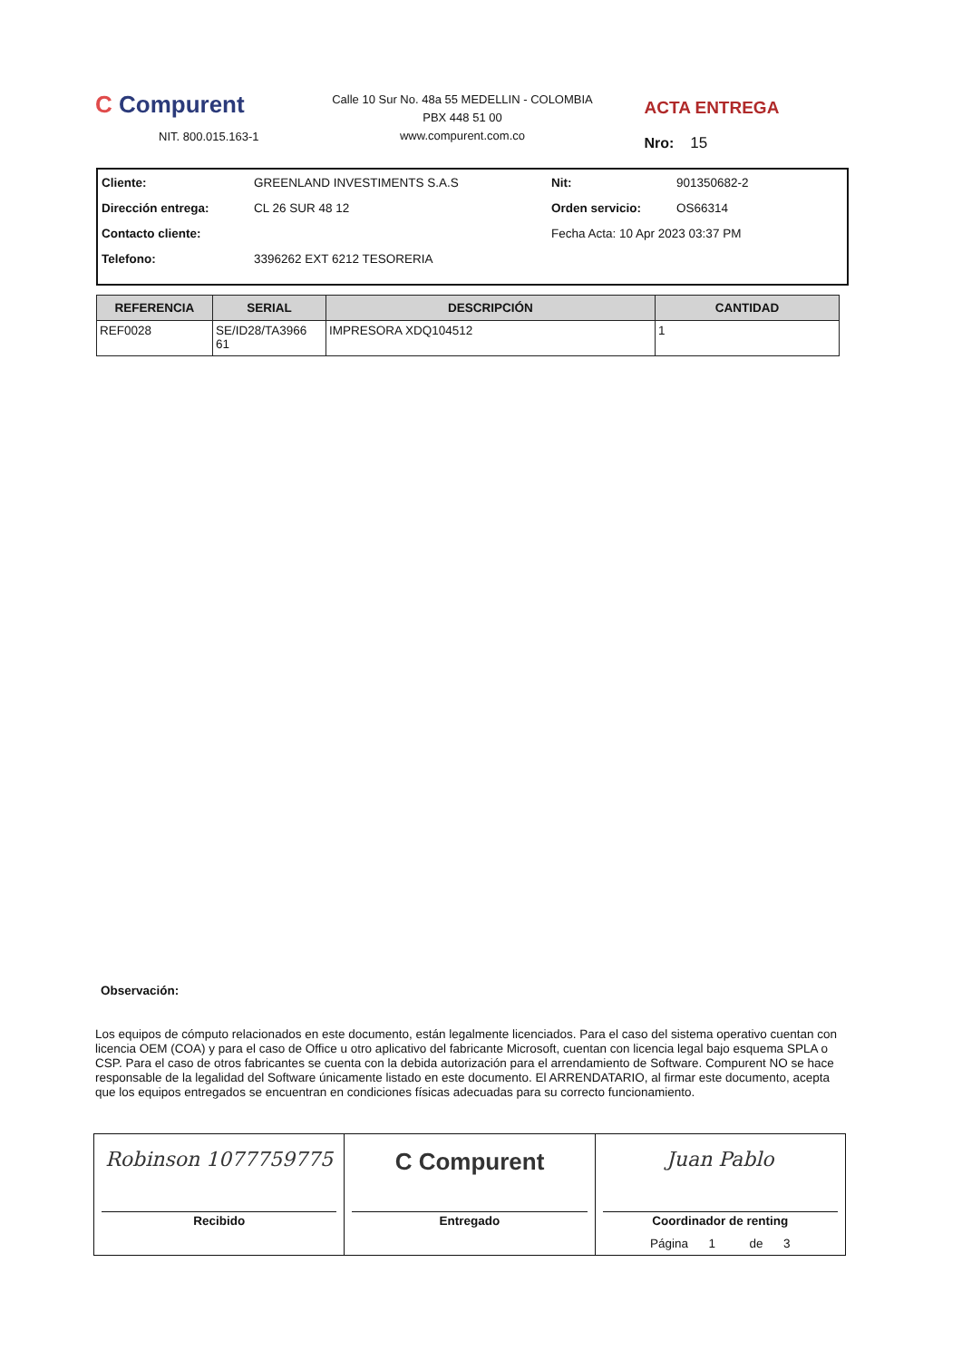C Compurent
NIT. 800.015.163-1
Calle 10 Sur No. 48a 55 MEDELLIN - COLOMBIA
PBX 448 51 00
www.compurent.com.co
ACTA ENTREGA
Nro: 15
| Cliente: | GREENLAND INVESTIMENTS S.A.S | Nit: | 901350682-2 |
| Dirección entrega: | CL 26 SUR 48 12 | Orden servicio: | OS66314 |
| Contacto cliente: | | Fecha Acta: 10 Apr 2023 03:37 PM | |
| Telefono: | 3396262 EXT 6212 TESORERIA | | |
| REFERENCIA | SERIAL | DESCRIPCIÓN | CANTIDAD |
| --- | --- | --- | --- |
| REF0028 | SE/ID28/TA3966 61 | IMPRESORA XDQ104512 | 1 |
Observación:
Los equipos de cómputo relacionados en este documento, están legalmente licenciados. Para el caso del sistema operativo cuentan con licencia OEM (COA) y para el caso de Office u otro aplicativo del fabricante Microsoft, cuentan con licencia legal bajo esquema SPLA o CSP. Para el caso de otros fabricantes se cuenta con la debida autorización para el arrendamiento de Software. Compurent NO se hace responsable de la legalidad del Software únicamente listado en este documento. El ARRENDATARIO, al firmar este documento, acepta que los equipos entregados se encuentran en condiciones físicas adecuadas para su correcto funcionamiento.
Robinson 1077759775
Recibido
C Compurent
Entregado
Juan Pablo
Coordinador de renting
Página 1 de 3